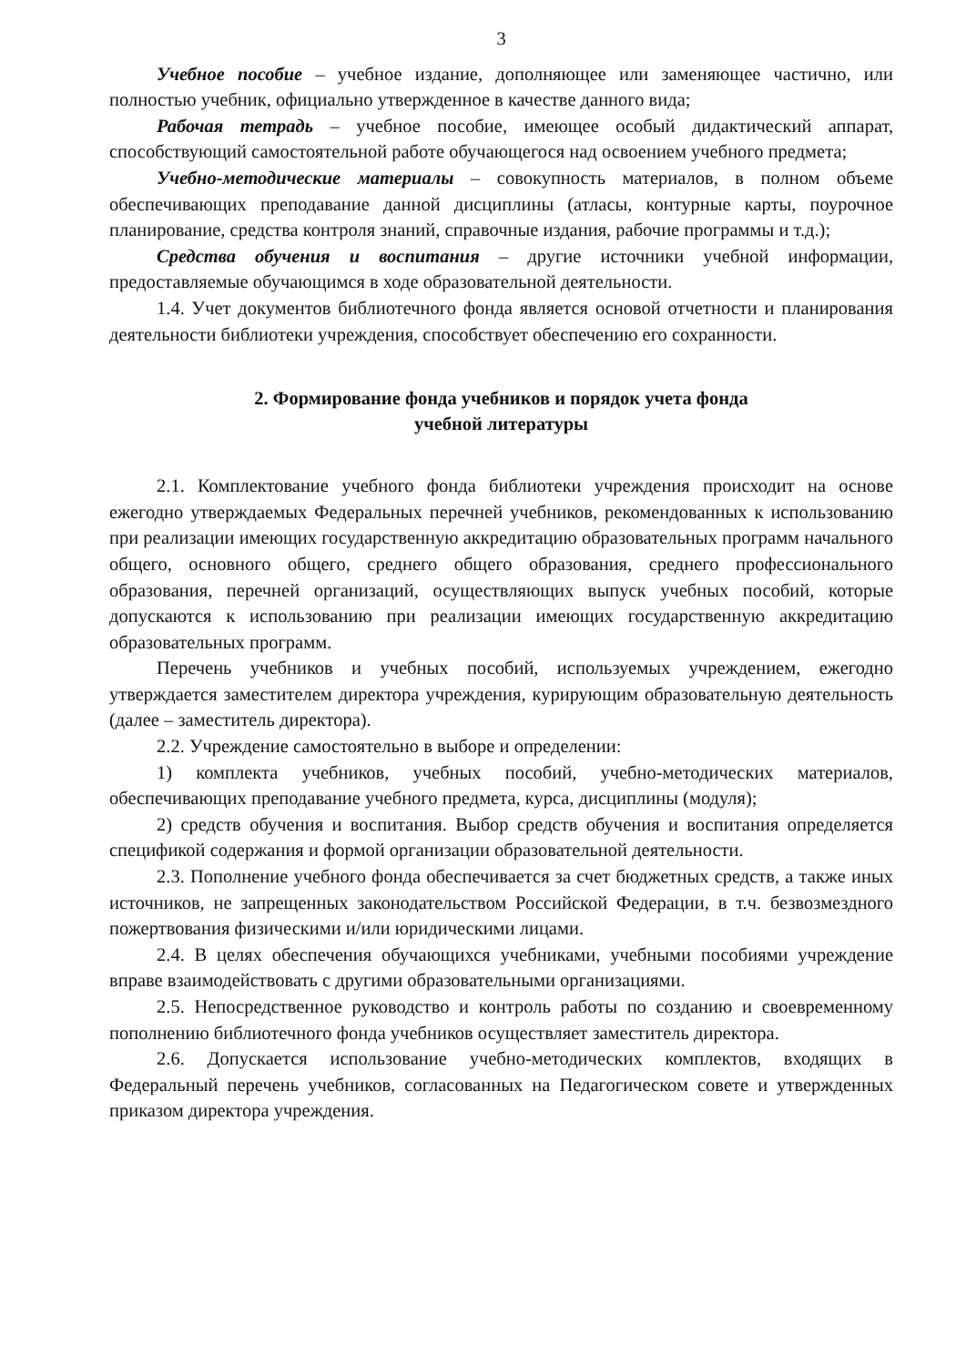3
Учебное пособие – учебное издание, дополняющее или заменяющее частично, или полностью учебник, официально утвержденное в качестве данного вида;
Рабочая тетрадь – учебное пособие, имеющее особый дидактический аппарат, способствующий самостоятельной работе обучающегося над освоением учебного предмета;
Учебно-методические материалы – совокупность материалов, в полном объеме обеспечивающих преподавание данной дисциплины (атласы, контурные карты, поурочное планирование, средства контроля знаний, справочные издания, рабочие программы и т.д.);
Средства обучения и воспитания – другие источники учебной информации, предоставляемые обучающимся в ходе образовательной деятельности.
1.4. Учет документов библиотечного фонда является основой отчетности и планирования деятельности библиотеки учреждения, способствует обеспечению его сохранности.
2. Формирование фонда учебников и порядок учета фонда
учебной литературы
2.1. Комплектование учебного фонда библиотеки учреждения происходит на основе ежегодно утверждаемых Федеральных перечней учебников, рекомендованных к использованию при реализации имеющих государственную аккредитацию образовательных программ начального общего, основного общего, среднего общего образования, среднего профессионального образования, перечней организаций, осуществляющих выпуск учебных пособий, которые допускаются к использованию при реализации имеющих государственную аккредитацию образовательных программ.
Перечень учебников и учебных пособий, используемых учреждением, ежегодно утверждается заместителем директора учреждения, курирующим образовательную деятельность (далее – заместитель директора).
2.2. Учреждение самостоятельно в выборе и определении:
1) комплекта учебников, учебных пособий, учебно-методических материалов, обеспечивающих преподавание учебного предмета, курса, дисциплины (модуля);
2) средств обучения и воспитания. Выбор средств обучения и воспитания определяется спецификой содержания и формой организации образовательной деятельности.
2.3. Пополнение учебного фонда обеспечивается за счет бюджетных средств, а также иных источников, не запрещенных законодательством Российской Федерации, в т.ч. безвозмездного пожертвования физическими и/или юридическими лицами.
2.4. В целях обеспечения обучающихся учебниками, учебными пособиями учреждение вправе взаимодействовать с другими образовательными организациями.
2.5. Непосредственное руководство и контроль работы по созданию и своевременному пополнению библиотечного фонда учебников осуществляет заместитель директора.
2.6. Допускается использование учебно-методических комплектов, входящих в Федеральный перечень учебников, согласованных на Педагогическом совете и утвержденных приказом директора учреждения.